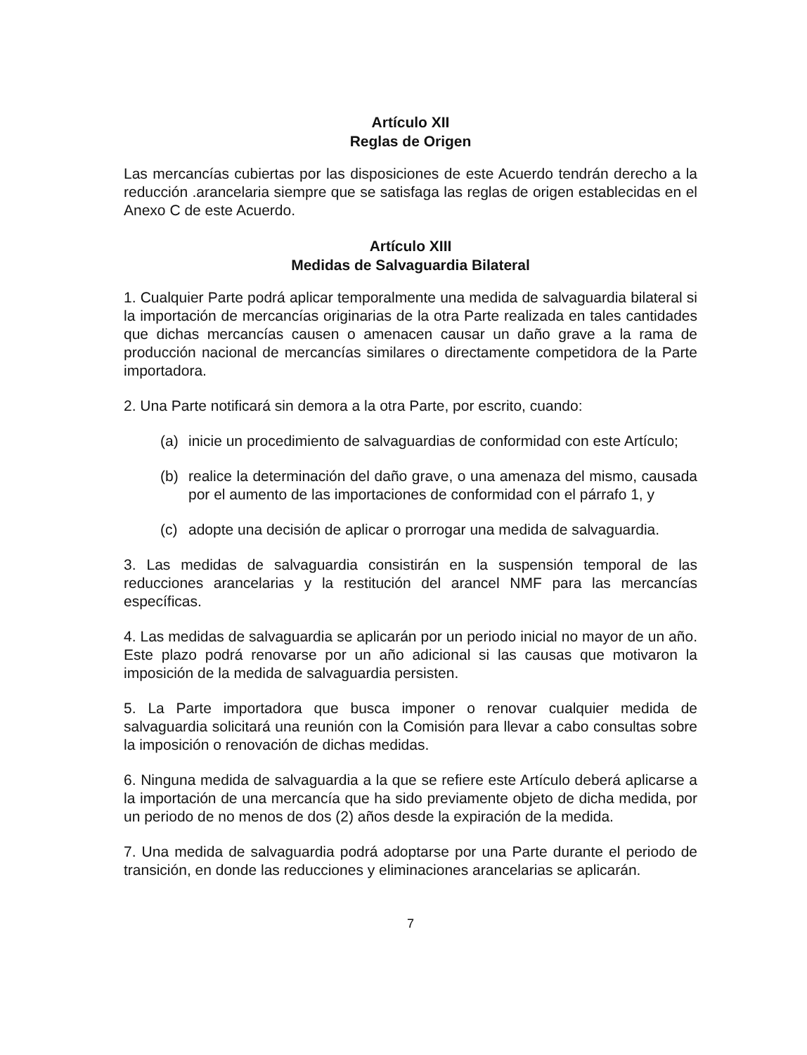Artículo XII
Reglas de Origen
Las mercancías cubiertas por las disposiciones de este Acuerdo tendrán derecho a la reducción .arancelaria siempre que se satisfaga las reglas de origen establecidas en el Anexo C de este Acuerdo.
Artículo XIII
Medidas de Salvaguardia Bilateral
1. Cualquier Parte podrá aplicar temporalmente una medida de salvaguardia bilateral si la importación de mercancías originarias de la otra Parte realizada en tales cantidades que dichas mercancías causen o amenacen causar un daño grave a la rama de producción nacional de mercancías similares o directamente competidora de la Parte importadora.
2. Una Parte notificará sin demora a la otra Parte, por escrito, cuando:
(a) inicie un procedimiento de salvaguardias de conformidad con este Artículo;
(b) realice la determinación del daño grave, o una amenaza del mismo, causada por el aumento de las importaciones de conformidad con el párrafo 1, y
(c) adopte una decisión de aplicar o prorrogar una medida de salvaguardia.
3. Las medidas de salvaguardia consistirán en la suspensión temporal de las reducciones arancelarias y la restitución del arancel NMF para las mercancías específicas.
4. Las medidas de salvaguardia se aplicarán por un periodo inicial no mayor de un año. Este plazo podrá renovarse por un año adicional si las causas que motivaron la imposición de la medida de salvaguardia persisten.
5. La Parte importadora que busca imponer o renovar cualquier medida de salvaguardia solicitará una reunión con la Comisión para llevar a cabo consultas sobre la imposición o renovación de dichas medidas.
6. Ninguna medida de salvaguardia a la que se refiere este Artículo deberá aplicarse a la importación de una mercancía que ha sido previamente objeto de dicha medida, por un periodo de no menos de dos (2) años desde la expiración de la medida.
7. Una medida de salvaguardia podrá adoptarse por una Parte durante el periodo de transición, en donde las reducciones y eliminaciones arancelarias se aplicarán.
7